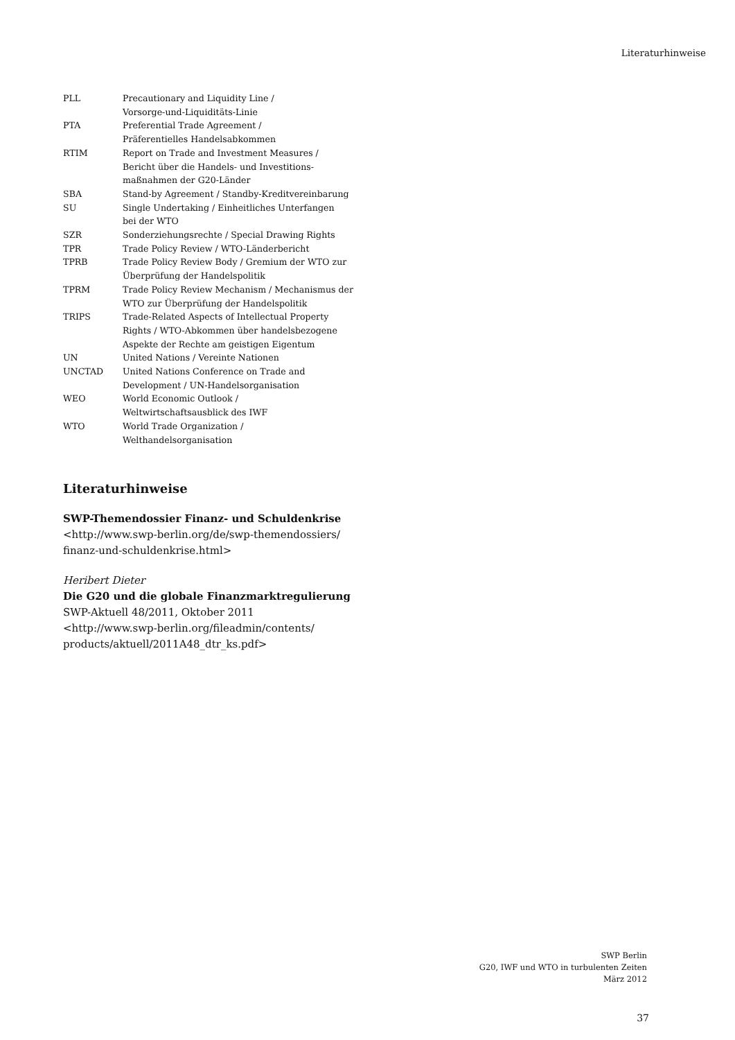Literaturhinweise
| PLL | Precautionary and Liquidity Line / Vorsorge-und-Liquiditäts-Linie |
| PTA | Preferential Trade Agreement / Präferentielles Handelsabkommen |
| RTIM | Report on Trade and Investment Measures / Bericht über die Handels- und Investitions- maßnahmen der G20-Länder |
| SBA | Stand-by Agreement / Standby-Kreditvereinbarung |
| SU | Single Undertaking / Einheitliches Unterfangen bei der WTO |
| SZR | Sonderziehungsrechte / Special Drawing Rights |
| TPR | Trade Policy Review / WTO-Länderbericht |
| TPRB | Trade Policy Review Body / Gremium der WTO zur Überprüfung der Handelspolitik |
| TPRM | Trade Policy Review Mechanism / Mechanismus der WTO zur Überprüfung der Handelspolitik |
| TRIPS | Trade-Related Aspects of Intellectual Property Rights / WTO-Abkommen über handelsbezogene Aspekte der Rechte am geistigen Eigentum |
| UN | United Nations / Vereinte Nationen |
| UNCTAD | United Nations Conference on Trade and Development / UN-Handelsorganisation |
| WEO | World Economic Outlook / Weltwirtschaftsausblick des IWF |
| WTO | World Trade Organization / Welthandelsorganisation |
Literaturhinweise
SWP-Themendossier Finanz- und Schuldenkrise
<http://www.swp-berlin.org/de/swp-themendossiers/
finanz-und-schuldenkrise.html>
Heribert Dieter
Die G20 und die globale Finanzmarktregulierung
SWP-Aktuell 48/2011, Oktober 2011
<http://www.swp-berlin.org/fileadmin/contents/
products/aktuell/2011A48_dtr_ks.pdf>
SWP Berlin
G20, IWF und WTO in turbulenten Zeiten
März 2012
37